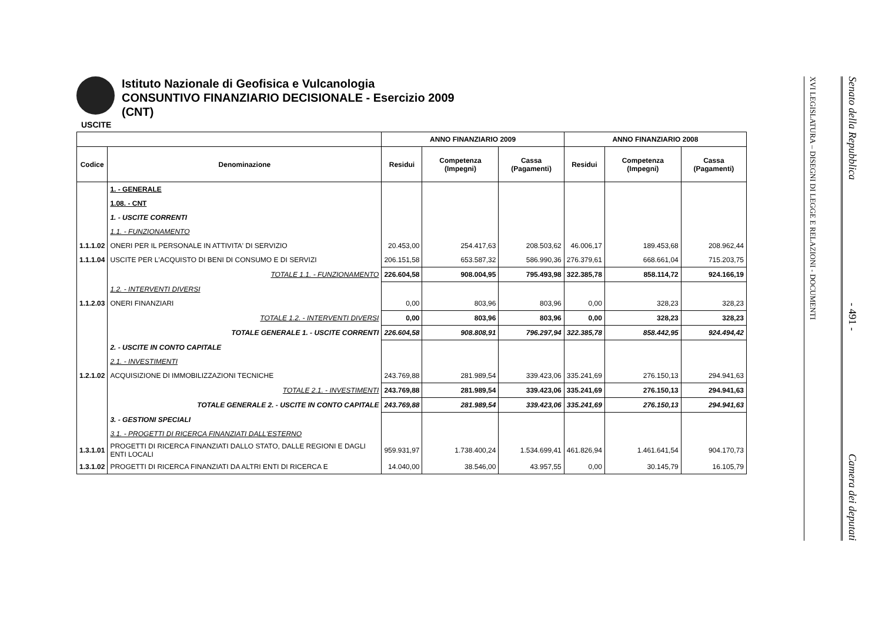Istituto Nazionale di Geofisica e Vulcanologia
CONSUNTIVO FINANZIARIO DECISIONALE - Esercizio 2009
(CNT)
USCITE
| | | ANNO FINANZIARIO 2009 | | | ANNO FINANZIARIO 2008 | | |
| --- | --- | --- | --- | --- | --- | --- | --- |
| Codice | Denominazione | Residui | Competenza (Impegni) | Cassa (Pagamenti) | Residui | Competenza (Impegni) | Cassa (Pagamenti) |
| | 1. - GENERALE | | | | | | |
| | 1.08. - CNT | | | | | | |
| | 1. - USCITE CORRENTI | | | | | | |
| | 1.1. - FUNZIONAMENTO | | | | | | |
| 1.1.1.02 | ONERI PER IL PERSONALE IN ATTIVITA' DI SERVIZIO | 20.453,00 | 254.417,63 | 208.503,62 | 46.006,17 | 189.453,68 | 208.962,44 |
| 1.1.1.04 | USCITE PER L'ACQUISTO DI BENI DI CONSUMO E DI SERVIZI | 206.151,58 | 653.587,32 | 586.990,36 | 276.379,61 | 668.661,04 | 715.203,75 |
| | TOTALE 1.1. - FUNZIONAMENTO | 226.604,58 | 908.004,95 | 795.493,98 | 322.385,78 | 858.114,72 | 924.166,19 |
| | 1.2. - INTERVENTI DIVERSI | | | | | | |
| 1.1.2.03 | ONERI FINANZIARI | 0,00 | 803,96 | 803,96 | 0,00 | 328,23 | 328,23 |
| | TOTALE 1.2. - INTERVENTI DIVERSI | 0,00 | 803,96 | 803,96 | 0,00 | 328,23 | 328,23 |
| | TOTALE GENERALE 1. - USCITE CORRENTI | 226.604,58 | 908.808,91 | 796.297,94 | 322.385,78 | 858.442,95 | 924.494,42 |
| | 2. - USCITE IN CONTO CAPITALE | | | | | | |
| | 2.1. - INVESTIMENTI | | | | | | |
| 1.2.1.02 | ACQUISIZIONE DI IMMOBILIZZAZIONI TECNICHE | 243.769,88 | 281.989,54 | 339.423,06 | 335.241,69 | 276.150,13 | 294.941,63 |
| | TOTALE 2.1. - INVESTIMENTI | 243.769,88 | 281.989,54 | 339.423,06 | 335.241,69 | 276.150,13 | 294.941,63 |
| | TOTALE GENERALE 2. - USCITE IN CONTO CAPITALE | 243.769,88 | 281.989,54 | 339.423,06 | 335.241,69 | 276.150,13 | 294.941,63 |
| | 3. - GESTIONI SPECIALI | | | | | | |
| | 3.1. - PROGETTI DI RICERCA FINANZIATI DALL'ESTERNO | | | | | | |
| 1.3.1.01 | PROGETTI DI RICERCA FINANZIATI DALLO STATO, DALLE REGIONI E DAGLI ENTI LOCALI | 959.931,97 | 1.738.400,24 | 1.534.699,41 | 461.826,94 | 1.461.641,54 | 904.170,73 |
| 1.3.1.02 | PROGETTI DI RICERCA FINANZIATI DA ALTRI ENTI DI RICERCA E | 14.040,00 | 38.546,00 | 43.957,55 | 0,00 | 30.145,79 | 16.105,79 |
XVI LEGISLATURA – DISEGNI DI LEGGE E RELAZIONI - DOCUMENTI
Senato della Repubblica - 491 - Camera dei deputati